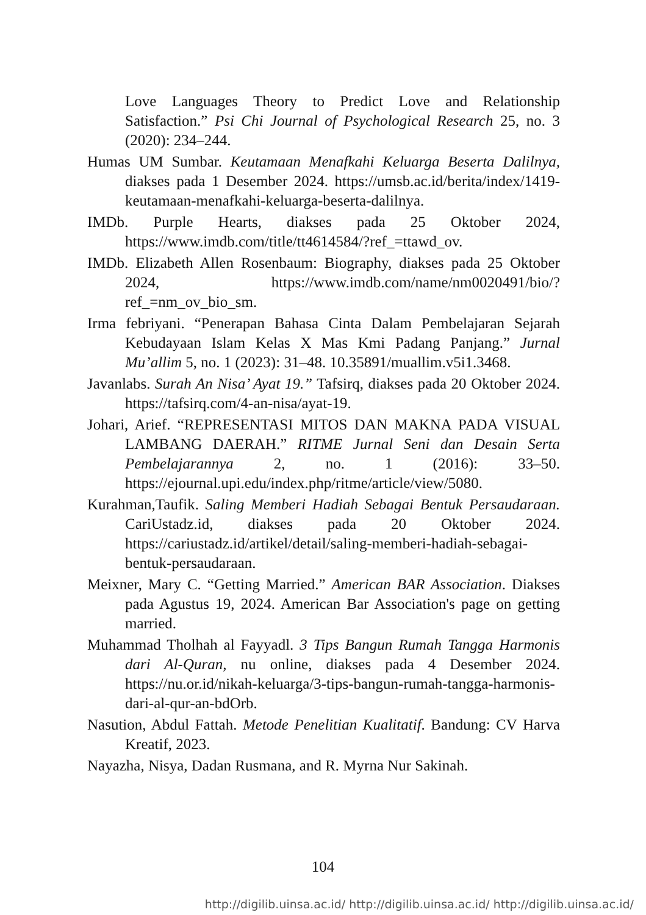Love Languages Theory to Predict Love and Relationship Satisfaction.” Psi Chi Journal of Psychological Research 25, no. 3 (2020): 234–244.
Humas UM Sumbar. Keutamaan Menafkahi Keluarga Beserta Dalilnya, diakses pada 1 Desember 2024. https://umsb.ac.id/berita/index/1419-keutamaan-menafkahi-keluarga-beserta-dalilnya.
IMDb. Purple Hearts, diakses pada 25 Oktober 2024, https://www.imdb.com/title/tt4614584/?ref_=ttawd_ov.
IMDb. Elizabeth Allen Rosenbaum: Biography, diakses pada 25 Oktober 2024, https://www.imdb.com/name/nm0020491/bio/?ref_=nm_ov_bio_sm.
Irma febriyani. “Penerapan Bahasa Cinta Dalam Pembelajaran Sejarah Kebudayaan Islam Kelas X Mas Kmi Padang Panjang.” Jurnal Mu’allim 5, no. 1 (2023): 31–48. 10.35891/muallim.v5i1.3468.
Javanlabs. Surah An Nisa’ Ayat 19.” Tafsirq, diakses pada 20 Oktober 2024. https://tafsirq.com/4-an-nisa/ayat-19.
Johari, Arief. “REPRESENTASI MITOS DAN MAKNA PADA VISUAL LAMBANG DAERAH.” RITME Jurnal Seni dan Desain Serta Pembelajarannya 2, no. 1 (2016): 33–50. https://ejournal.upi.edu/index.php/ritme/article/view/5080.
Kurahman,Taufik. Saling Memberi Hadiah Sebagai Bentuk Persaudaraan. CariUstadz.id, diakses pada 20 Oktober 2024. https://cariustadz.id/artikel/detail/saling-memberi-hadiah-sebagai-bentuk-persaudaraan.
Meixner, Mary C. “Getting Married.” American BAR Association. Diakses pada Agustus 19, 2024. American Bar Association's page on getting married.
Muhammad Tholhah al Fayyadl. 3 Tips Bangun Rumah Tangga Harmonis dari Al-Quran, nu online, diakses pada 4 Desember 2024. https://nu.or.id/nikah-keluarga/3-tips-bangun-rumah-tangga-harmonis-dari-al-qur-an-bdOrb.
Nasution, Abdul Fattah. Metode Penelitian Kualitatif. Bandung: CV Harva Kreatif, 2023.
Nayazha, Nisya, Dadan Rusmana, and R. Myrna Nur Sakinah.
104
http://digilib.uinsa.ac.id/ http://digilib.uinsa.ac.id/ http://digilib.uinsa.ac.id/